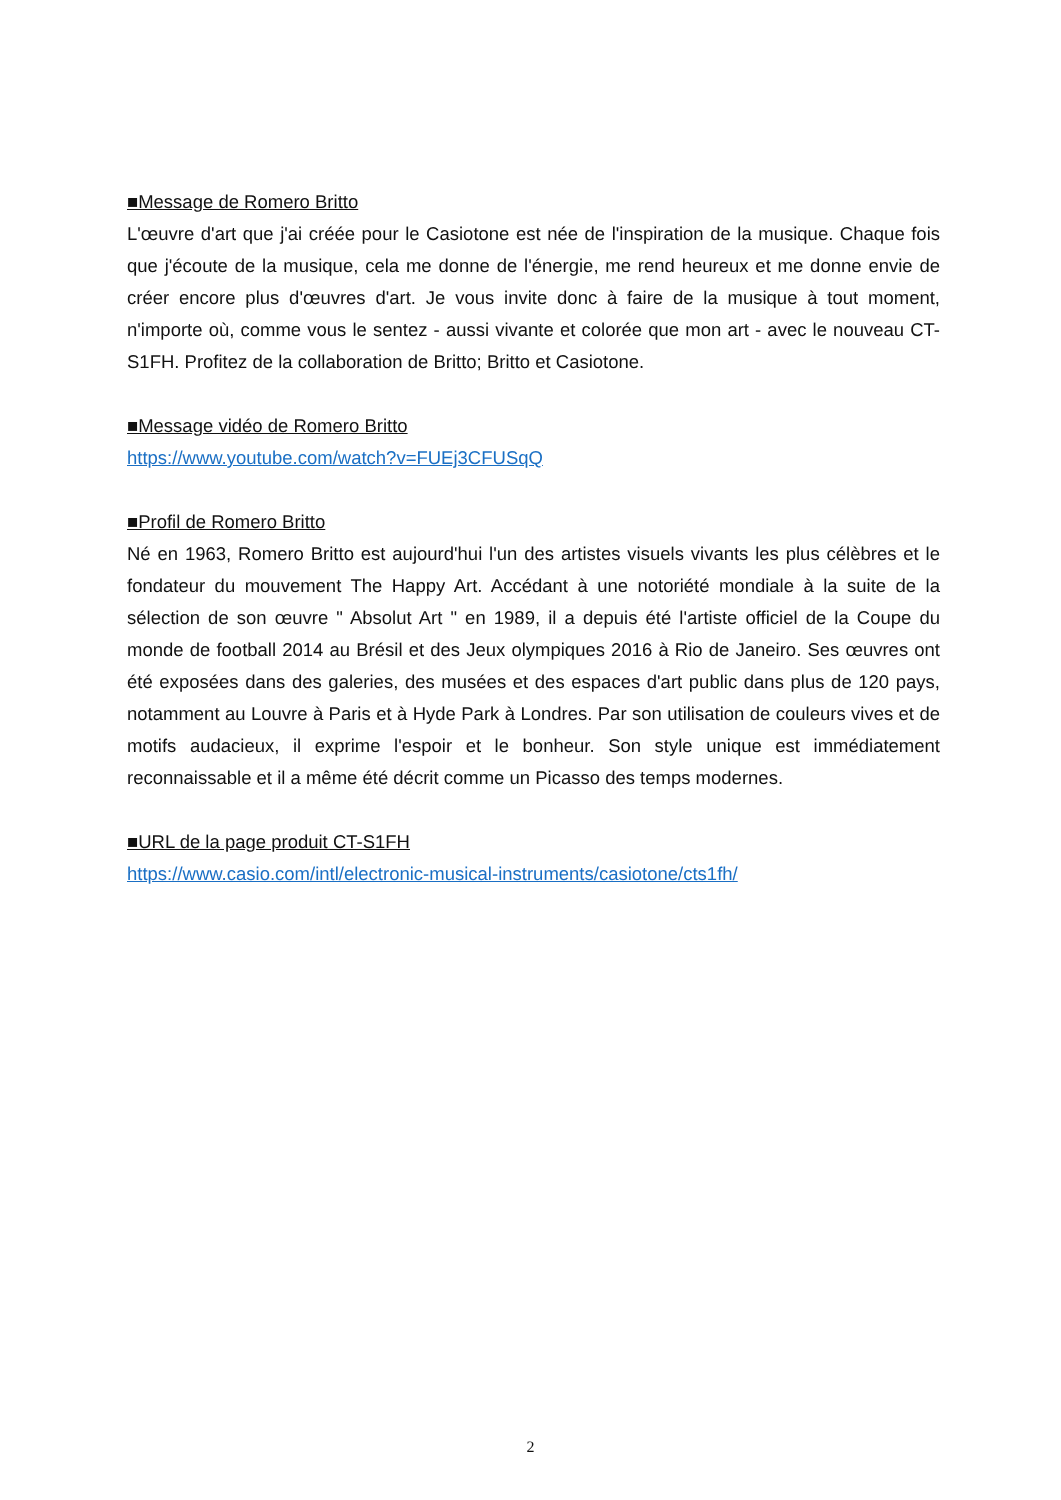■Message de Romero Britto
L'œuvre d'art que j'ai créée pour le Casiotone est née de l'inspiration de la musique. Chaque fois que j'écoute de la musique, cela me donne de l'énergie, me rend heureux et me donne envie de créer encore plus d'œuvres d'art. Je vous invite donc à faire de la musique à tout moment, n'importe où, comme vous le sentez - aussi vivante et colorée que mon art - avec le nouveau CT-S1FH. Profitez de la collaboration de Britto; Britto et Casiotone.
■Message vidéo de Romero Britto
https://www.youtube.com/watch?v=FUEj3CFUSqQ
■Profil de Romero Britto
Né en 1963, Romero Britto est aujourd'hui l'un des artistes visuels vivants les plus célèbres et le fondateur du mouvement The Happy Art. Accédant à une notoriété mondiale à la suite de la sélection de son œuvre " Absolut Art " en 1989, il a depuis été l'artiste officiel de la Coupe du monde de football 2014 au Brésil et des Jeux olympiques 2016 à Rio de Janeiro. Ses œuvres ont été exposées dans des galeries, des musées et des espaces d'art public dans plus de 120 pays, notamment au Louvre à Paris et à Hyde Park à Londres. Par son utilisation de couleurs vives et de motifs audacieux, il exprime l'espoir et le bonheur. Son style unique est immédiatement reconnaissable et il a même été décrit comme un Picasso des temps modernes.
■URL de la page produit CT-S1FH
https://www.casio.com/intl/electronic-musical-instruments/casiotone/cts1fh/
2